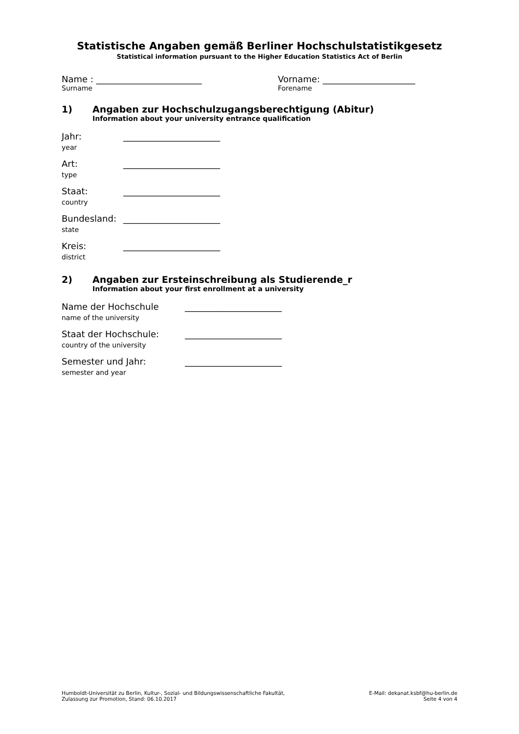Statistische Angaben gemäß Berliner Hochschulstatistikgesetz
Statistical information pursuant to the Higher Education Statistics Act of Berlin
Name : ________________________
Surname
Vorname: _____________________
Forename
1) Angaben zur Hochschulzugangsberechtigung (Abitur)
Information about your university entrance qualification
Jahr:
year
______________________
Art:
type
______________________
Staat:
country
______________________
Bundesland:
state
______________________
Kreis:
district
______________________
2) Angaben zur Ersteinschreibung als Studierende_r
Information about your first enrollment at a university
Name der Hochschule
name of the university
______________________
Staat der Hochschule:
country of the university
______________________
Semester und Jahr:
semester and year
______________________
Humboldt-Universität zu Berlin, Kultur-, Sozial- und Bildungswissenschaftliche Fakultät,
Zulassung zur Promotion, Stand: 06.10.2017
E-Mail: dekanat.ksbf@hu-berlin.de
Seite 4 von 4